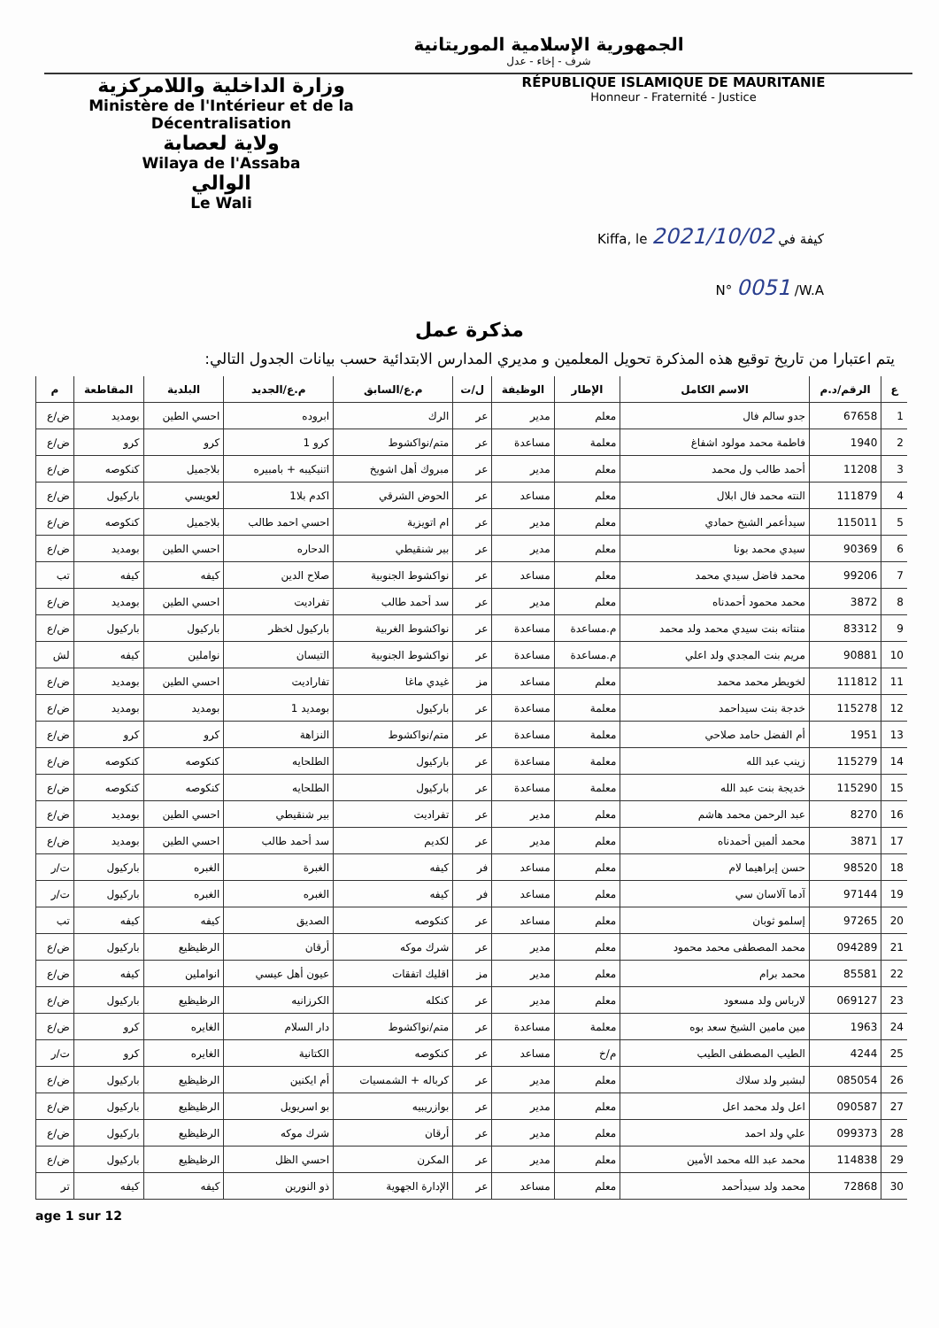الجمهورية الإسلامية الموريتانية
شرف - إخاء - عدل
وزارة الداخلية واللامركزية
Ministère de l'Intérieur et de la Décentralisation
ولاية لعصابة
Wilaya de l'Assaba
الوالي
Le Wali
RÉPUBLIQUE ISLAMIQUE DE MAURITANIE
Honneur - Fraternité - Justice
Kiffa, le 2021/10/02 كيفة في
N° 0051 /W.A
مذكرة عمل
يتم اعتبارا من تاريخ توقيع هذه المذكرة تحويل المعلمين و مديري المدارس الابتدائية حسب بيانات الجدول التالي:
| ع | الرقم/د.م | الاسم الكامل | الإطار | الوظيفة | ل/ت | م.ع/السابق | م.ع/الجديد | البلدية | المقاطعة | م |
| --- | --- | --- | --- | --- | --- | --- | --- | --- | --- | --- |
| 1 | 67658 | جدو سالم فال | معلم | مدير | عر | الرك | ابروده | احسي الطين | بومديد | ض/ع |
| 2 | 1940 | فاطمة محمد مولود اشفاغ | معلمة | مساعدة | عر | متم/نواكشوط | كرو 1 | كرو | كرو | ض/ع |
| 3 | 11208 | أحمد طالب ول محمد | معلم | مدير | عر | مبروك أهل اشويخ | اتنيكيبه + بامبيره | بلاجميل | كنكوصه | ض/ع |
| 4 | 111879 | النته محمد فال ابلال | معلم | مساعد | عر | الحوض الشرقي | اكدم بلا1 | لعويسي | باركيول | ض/ع |
| 5 | 115011 | سيدأعمر الشيخ حمادي | معلم | مدير | عر | ام اتويزية | احسي احمد طالب | بلاجميل | كنكوصه | ض/ع |
| 6 | 90369 | سيدي محمد بونا | معلم | مدير | عر | بير شنقيطي | الدحاره | احسي الطين | بومديد | ض/ع |
| 7 | 99206 | محمد فاضل سيدي محمد | معلم | مساعد | عر | نواكشوط الجنوبية | صلاح الدين | كيفه | كيفه | تب |
| 8 | 3872 | محمد محمود أحمدناه | معلم | مدير | عر | سد أحمد طالب | تفراديت | احسي الطين | بومديد | ض/ع |
| 9 | 83312 | منتاته بنت سيدي محمد ولد محمد | م.مساعدة | مساعدة | عر | نواكشوط الغربية | باركيول لخظر | باركيول | باركيول | ض/ع |
| 10 | 90881 | مريم بنت المجدي ولد اعلي | م.مساعدة | مساعدة | عر | نواكشوط الجنوبية | التيسان | نواملين | كيفه | لش |
| 11 | 111812 | لخويطر محمد محمد | معلم | مساعد | مز | غيدي ماغا | تفاراديت | احسي الطين | بومديد | ض/ع |
| 12 | 115278 | خدجة بنت سيداحمد | معلمة | مساعدة | عر | باركيول | بومديد 1 | بومديد | بومديد | ض/ع |
| 13 | 1951 | أم الفضل حامد صلاحي | معلمة | مساعدة | عر | متم/نواكشوط | النزاهة | كرو | كرو | ض/ع |
| 14 | 115279 | زينب عبد الله | معلمة | مساعدة | عر | باركيول | الطلحايه | كنكوصه | كنكوصه | ض/ع |
| 15 | 115290 | خديجة بنت عبد الله | معلمة | مساعدة | عر | باركيول | الطلحايه | كنكوصه | كنكوصه | ض/ع |
| 16 | 8270 | عبد الرحمن محمد هاشم | معلم | مدير | عر | تفراديت | بير شنقيطي | احسي الطين | بومديد | ض/ع |
| 17 | 3871 | محمد ألمين أحمدناه | معلم | مدير | عر | لكديم | سد أحمد طالب | احسي الطين | بومديد | ض/ع |
| 18 | 98520 | حسن إبراهيما لام | معلم | مساعد | فر | كيفه | الغبرة | الغبره | باركيول | ت/ر |
| 19 | 97144 | آدما آلاسان سي | معلم | مساعد | فر | كيفه | الغبره | الغبره | باركيول | ت/ر |
| 20 | 97265 | إسلمو ثوبان | معلم | مساعد | عر | كنكوصه | الصديق | كيفه | كيفه | تب |
| 21 | 094289 | محمد المصطفى محمد محمود | معلم | مدير | عر | شرك موكه | أرقان | الرظيظيع | باركيول | ض/ع |
| 22 | 85581 | محمد برام | معلم | مدير | مز | اقليك اتفقات | عيون أهل عيسي | انواملين | كيفه | ض/ع |
| 23 | 069127 | لارباس ولد مسعود | معلم | مدير | عر | كنكله | الكرزانيه | الرظيظيع | باركيول | ض/ع |
| 24 | 1963 | مين مامين الشيخ سعد بوه | معلمة | مساعدة | عر | متم/نواكشوط | دار السلام | الغايره | كرو | ض/ع |
| 25 | 4244 | الطيب المصطفى الطيب | م/خ | مساعد | عر | كنكوصه | الكتانية | الغايره | كرو | ت/ر |
| 26 | 085054 | لبشير ولد سلاك | معلم | مدير | عر | كرباله + الشمسيات | أم ايكنين | الرظيظيع | باركيول | ض/ع |
| 27 | 090587 | اعل ولد محمد اعل | معلم | مدير | عر | بوازريبيه | بو اسريويل | الرظيظيع | باركيول | ض/ع |
| 28 | 099373 | علي ولد احمد | معلم | مدير | عر | أرقان | شرك موكه | الرظيظيع | باركيول | ض/ع |
| 29 | 114838 | محمد عبد الله محمد الأمين | معلم | مدير | عر | المكرن | احسي الظل | الرظيظيع | باركيول | ض/ع |
| 30 | 72868 | محمد ولد سيدأحمد | معلم | مساعد | عر | الإدارة الجهوية | ذو النورين | كيفه | كيفه | تر |
age 1 sur 12